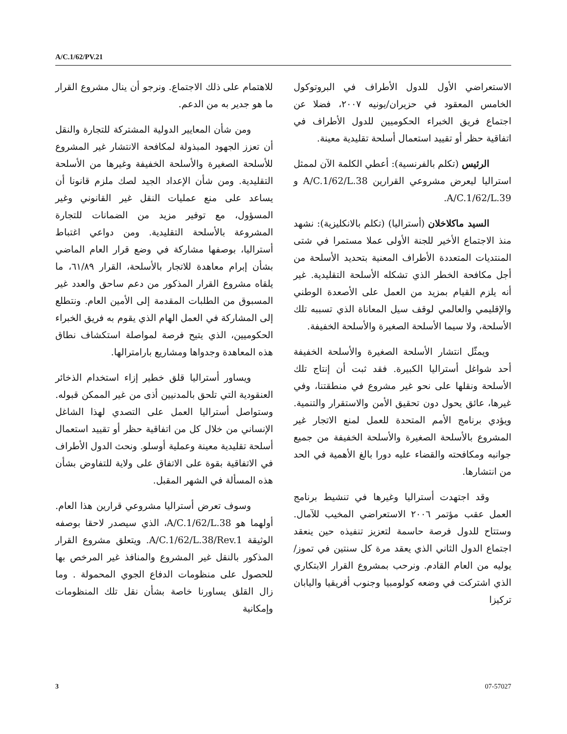A/C.1/62/PV.21
الاستعراضي الأول للدول الأطراف في البروتوكول الخامس المعقود في حزيران/يونيه ٢٠٠٧، فضلا عن اجتماع فريق الخبراء الحكوميين للدول الأطراف في اتفاقية حظر أو تقييد استعمال أسلحة تقليدية معينة.
الرئيس (تكلم بالفرنسية): أعطي الكلمة الآن لممثل استراليا ليعرض مشروعي القرارين A/C.1/62/L.38 و A/C.1/62/L.39.
السيد ماكلاخلان (أستراليا) (تكلم بالانكليزية): نشهد منذ الاجتماع الأخير للجنة الأولى عملا مستمرا في شتى المنتديات المتعددة الأطراف المعنية بتحديد الأسلحة من أجل مكافحة الخطر الذي تشكله الأسلحة التقليدية. غير أنه يلزم القيام بمزيد من العمل على الأصعدة الوطني والإقليمي والعالمي لوقف سيل المعاناة الذي تسببه تلك الأسلحة، ولا سيما الأسلحة الصغيرة والأسلحة الخفيفة.
ويمثّل انتشار الأسلحة الصغيرة والأسلحة الخفيفة أحد شواغل أستراليا الكبيرة. فقد ثبت أن إنتاج تلك الأسلحة ونقلها على نحو غير مشروع في منطقتنا، وفي غيرها، عائق يحول دون تحقيق الأمن والاستقرار والتنمية. ويؤدي برنامج الأمم المتحدة للعمل لمنع الاتجار غير المشروع بالأسلحة الصغيرة والأسلحة الخفيفة من جميع جوانبه ومكافحته والقضاء عليه دورا بالغ الأهمية في الحد من انتشارها.
وقد اجتهدت أستراليا وغيرها في تنشيط برنامج العمل عقب مؤتمر ٢٠٠٦ الاستعراضي المخيب للآمال. وستتاح للدول فرصة حاسمة لتعزيز تنفيذه حين ينعقد اجتماع الدول الثاني الذي يعقد مرة كل سنتين في تموز/يوليه من العام القادم. ونرحب بمشروع القرار الابتكاري الذي اشتركت في وضعه كولومبيا وجنوب أفريقيا واليابان تركيزا
للاهتمام على ذلك الاجتماع. ونرجو أن ينال مشروع القرار ما هو جدير به من الدعم.
ومن شأن المعايير الدولية المشتركة للتجارة والنقل أن تعزز الجهود المبذولة لمكافحة الانتشار غير المشروع للأسلحة الصغيرة والأسلحة الخفيفة وغيرها من الأسلحة التقليدية. ومن شأن الإعداد الجيد لصك ملزم قانونا أن يساعد على منع عمليات النقل غير القانوني وغير المسؤول، مع توفير مزيد من الضمانات للتجارة المشروعة بالأسلحة التقليدية. ومن دواعي اغتباط أستراليا، بوصفها مشاركة في وضع قرار العام الماضي بشأن إبرام معاهدة للاتجار بالأسلحة، القرار ٦١/٨٩، ما يلقاه مشروع القرار المذكور من دعم ساحق والعدد غير المسبوق من الطلبات المقدمة إلى الأمين العام. ونتطلع إلى المشاركة في العمل الهام الذي يقوم به فريق الخبراء الحكوميين، الذي يتيح فرصة لمواصلة استكشاف نطاق هذه المعاهدة وجدواها ومشاريع بارامترالها.
ويساور أستراليا قلق خطير إزاء استخدام الذخائر العنقودية التي تلحق بالمدنيين أذى من غير الممكن قبوله. وستواصل أستراليا العمل على التصدي لهذا الشاغل الإنساني من خلال كل من اتفاقية حظر أو تقييد استعمال أسلحة تقليدية معينة وعملية أوسلو. ونحث الدول الأطراف في الاتفاقية بقوة على الاتفاق على ولاية للتفاوض بشأن هذه المسألة في الشهر المقبل.
وسوف تعرض أستراليا مشروعي قرارين هذا العام. أولهما هو A/C.1/62/L.38، الذي سيصدر لاحقا بوصفه الوثيقة A/C.1/62/L.38/Rev.1. ويتعلق مشروع القرار المذكور بالنقل غير المشروع والمنافذ غير المرخص بها للحصول على منظومات الدفاع الجوي المحمولة . وما زال القلق يساورنا خاصة بشأن نقل تلك المنظومات وإمكانية
3 07-57027